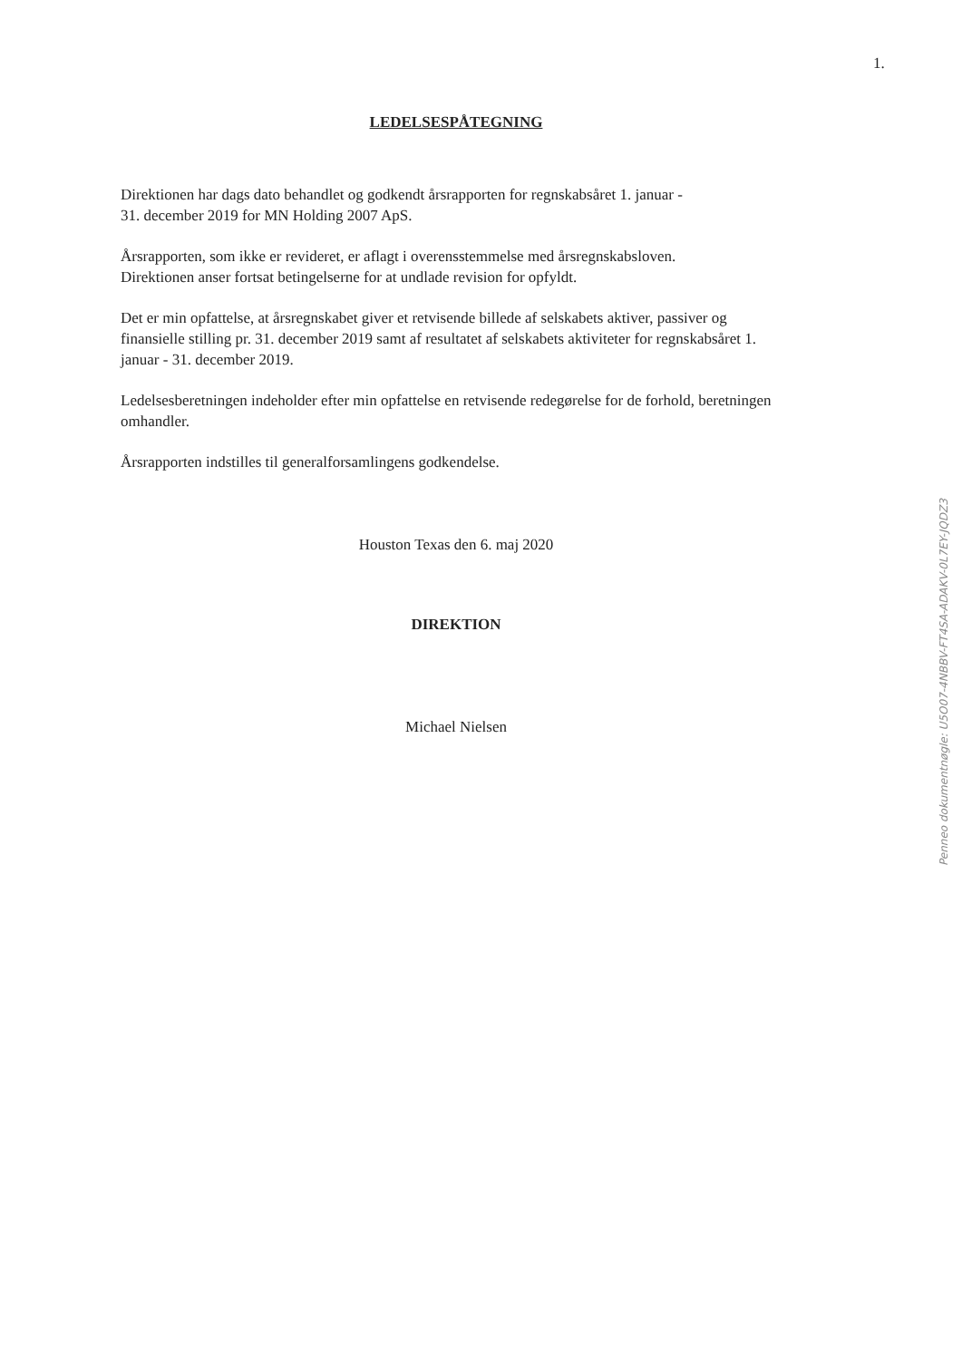1.
LEDELSESPÅTEGNING
Direktionen har dags dato behandlet og godkendt årsrapporten for regnskabsåret 1. januar -
31. december 2019 for MN Holding 2007 ApS.
Årsrapporten, som ikke er revideret, er aflagt i overensstemmelse med årsregnskabsloven.
Direktionen anser fortsat betingelserne for at undlade revision for opfyldt.
Det er min opfattelse, at årsregnskabet giver et retvisende billede af selskabets aktiver, passiver og finansielle stilling pr. 31. december 2019 samt af resultatet af selskabets aktiviteter for regnskabsåret 1. januar - 31. december 2019.
Ledelsesberetningen indeholder efter min opfattelse en retvisende redegørelse for de forhold, beretningen omhandler.
Årsrapporten indstilles til generalforsamlingens godkendelse.
Houston Texas den 6. maj 2020
DIREKTION
Michael Nielsen
Penneo dokumentnøgle: U5O07-4NBBV-FT4SA-ADAKV-0L7EY-JQDZ3